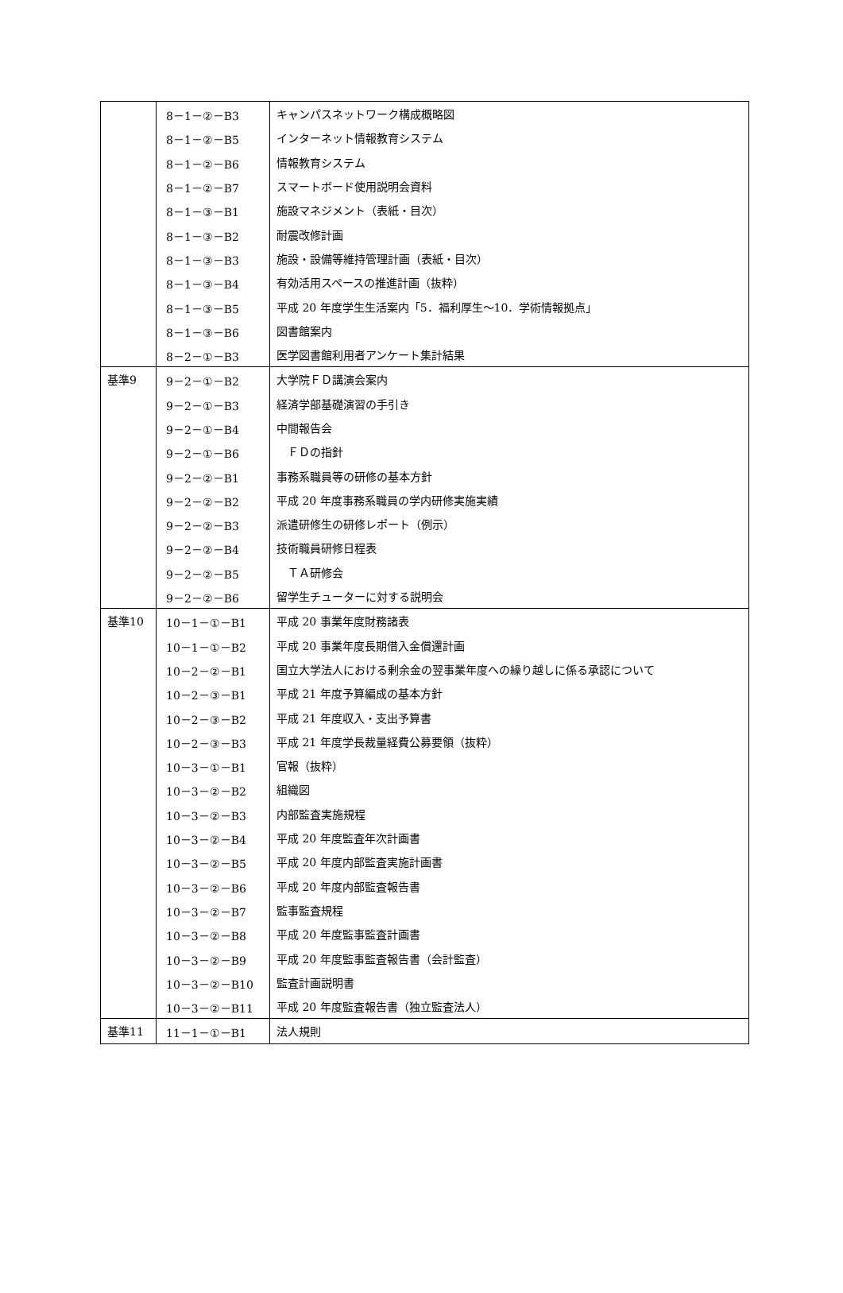| | 8－1－②－B3 | キャンパスネットワーク構成概略図 |
| | 8－1－②－B5 | インターネット情報教育システム |
| | 8－1－②－B6 | 情報教育システム |
| | 8－1－②－B7 | スマートボード使用説明会資料 |
| | 8－1－③－B1 | 施設マネジメント（表紙・目次） |
| | 8－1－③－B2 | 耐震改修計画 |
| | 8－1－③－B3 | 施設・設備等維持管理計画（表紙・目次） |
| | 8－1－③－B4 | 有効活用スペースの推進計画（抜粋） |
| | 8－1－③－B5 | 平成 20 年度学生生活案内「5．福利厚生～10．学術情報拠点」 |
| | 8－1－③－B6 | 図書館案内 |
| | 8－2－①－B3 | 医学図書館利用者アンケート集計結果 |
| 基準9 | 9－2－①－B2 | 大学院ＦＤ講演会案内 |
| | 9－2－①－B3 | 経済学部基礎演習の手引き |
| | 9－2－①－B4 | 中間報告会 |
| | 9－2－①－B6 | ＦＤの指針 |
| | 9－2－②－B1 | 事務系職員等の研修の基本方針 |
| | 9－2－②－B2 | 平成 20 年度事務系職員の学内研修実施実績 |
| | 9－2－②－B3 | 派遣研修生の研修レポート（例示） |
| | 9－2－②－B4 | 技術職員研修日程表 |
| | 9－2－②－B5 | ＴＡ研修会 |
| | 9－2－②－B6 | 留学生チューターに対する説明会 |
| 基準10 | 10－1－①－B1 | 平成 20 事業年度財務諸表 |
| | 10－1－①－B2 | 平成 20 事業年度長期借入金償還計画 |
| | 10－2－②－B1 | 国立大学法人における剰余金の翌事業年度への繰り越しに係る承認について |
| | 10－2－③－B1 | 平成 21 年度予算編成の基本方針 |
| | 10－2－③－B2 | 平成 21 年度収入・支出予算書 |
| | 10－2－③－B3 | 平成 21 年度学長裁量経費公募要領（抜粋） |
| | 10－3－①－B1 | 官報（抜粋） |
| | 10－3－②－B2 | 組織図 |
| | 10－3－②－B3 | 内部監査実施規程 |
| | 10－3－②－B4 | 平成 20 年度監査年次計画書 |
| | 10－3－②－B5 | 平成 20 年度内部監査実施計画書 |
| | 10－3－②－B6 | 平成 20 年度内部監査報告書 |
| | 10－3－②－B7 | 監事監査規程 |
| | 10－3－②－B8 | 平成 20 年度監事監査計画書 |
| | 10－3－②－B9 | 平成 20 年度監事監査報告書（会計監査） |
| | 10－3－②－B10 | 監査計画説明書 |
| | 10－3－②－B11 | 平成 20 年度監査報告書（独立監査法人） |
| 基準11 | 11－1－①－B1 | 法人規則 |